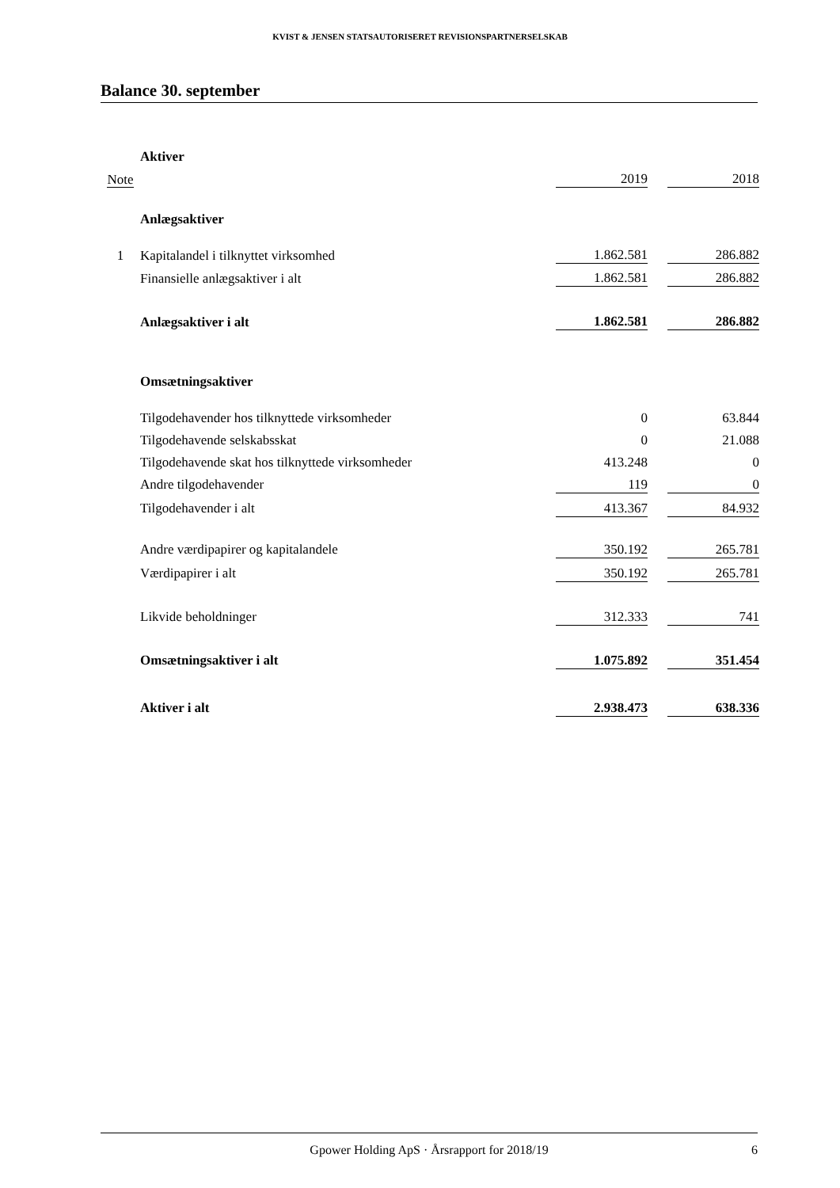KVIST & JENSEN STATSAUTORISERET REVISIONSPARTNERSELSKAB
Balance 30. september
| | Aktiver | | | |
| Note | | 2019 | | 2018 |
| | Anlægsaktiver | | | |
| 1 | Kapitalandel i tilknyttet virksomhed | 1.862.581 | | 286.882 |
| | Finansielle anlægsaktiver i alt | 1.862.581 | | 286.882 |
| | Anlægsaktiver i alt | 1.862.581 | | 286.882 |
| | Omsætningsaktiver | | | |
| | Tilgodehavender hos tilknyttede virksomheder | 0 | | 63.844 |
| | Tilgodehavende selskabsskat | 0 | | 21.088 |
| | Tilgodehavende skat hos tilknyttede virksomheder | 413.248 | | 0 |
| | Andre tilgodehavender | 119 | | 0 |
| | Tilgodehavender i alt | 413.367 | | 84.932 |
| | Andre værdipapirer og kapitalandele | 350.192 | | 265.781 |
| | Værdipapirer i alt | 350.192 | | 265.781 |
| | Likvide beholdninger | 312.333 | | 741 |
| | Omsætningsaktiver i alt | 1.075.892 | | 351.454 |
| | Aktiver i alt | 2.938.473 | | 638.336 |
Gpower Holding ApS · Årsrapport for 2018/19 6